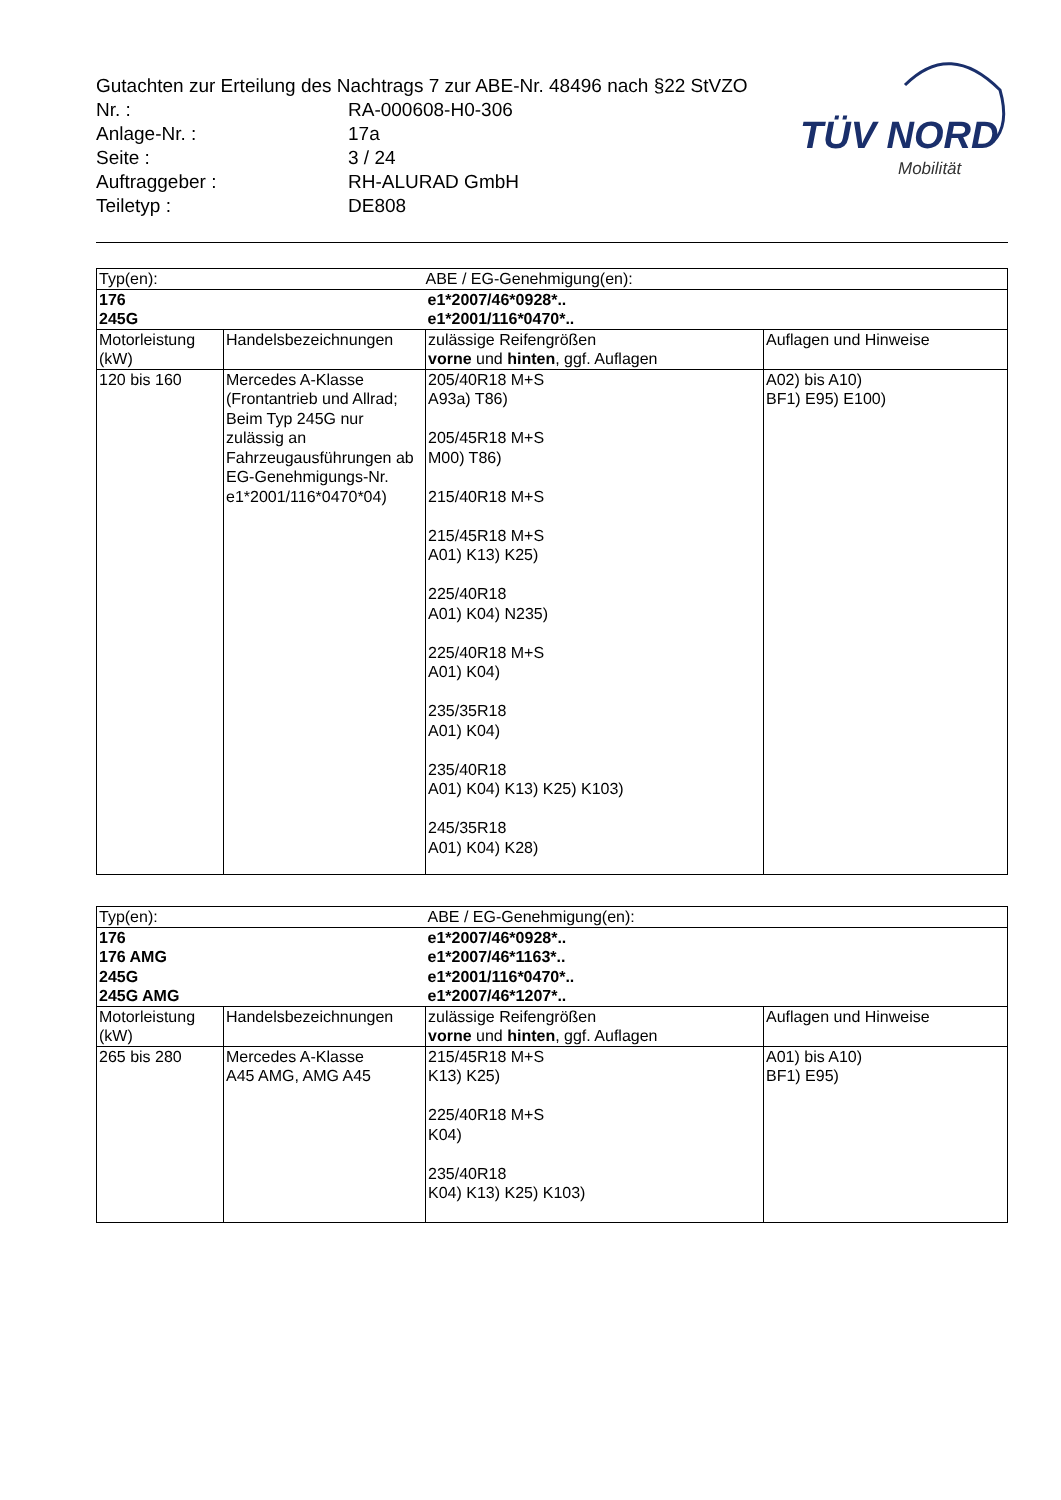Gutachten zur Erteilung des Nachtrags 7 zur ABE-Nr. 48496 nach §22 StVZO
Nr. : RA-000608-H0-306
Anlage-Nr. : 17a
Seite : 3 / 24
Auftraggeber : RH-ALURAD GmbH
Teiletyp : DE808
TÜV NORD
Mobilität
| Typ(en): | | ABE / EG-Genehmigung(en): | |
| 176 245G | | e1*2007/46*0928*.. e1*2001/116*0470*.. | |
| Motorleistung (kW) | Handelsbezeichnungen | zulässige Reifengrößen vorne und hinten , ggf. Auflagen | Auflagen und Hinweise |
| 120 bis 160 | Mercedes A-Klasse (Frontantrieb und Allrad; Beim Typ 245G nur zulässig an Fahrzeugausführungen ab EG-Genehmigungs-Nr. e1*2001/116*0470*04) | 205/40R18 M+S A93a) T86) 205/45R18 M+S M00) T86) 215/40R18 M+S 215/45R18 M+S A01) K13) K25) 225/40R18 A01) K04) N235) 225/40R18 M+S A01) K04) 235/35R18 A01) K04) 235/40R18 A01) K04) K13) K25) K103) 245/35R18 A01) K04) K28) | A02) bis A10) BF1) E95) E100) |
| Typ(en): | | ABE / EG-Genehmigung(en): | |
| 176 176 AMG 245G 245G AMG | | e1*2007/46*0928*.. e1*2007/46*1163*.. e1*2001/116*0470*.. e1*2007/46*1207*.. | |
| Motorleistung (kW) | Handelsbezeichnungen | zulässige Reifengrößen vorne und hinten , ggf. Auflagen | Auflagen und Hinweise |
| 265 bis 280 | Mercedes A-Klasse A45 AMG, AMG A45 | 215/45R18 M+S K13) K25) 225/40R18 M+S K04) 235/40R18 K04) K13) K25) K103) | A01) bis A10) BF1) E95) |